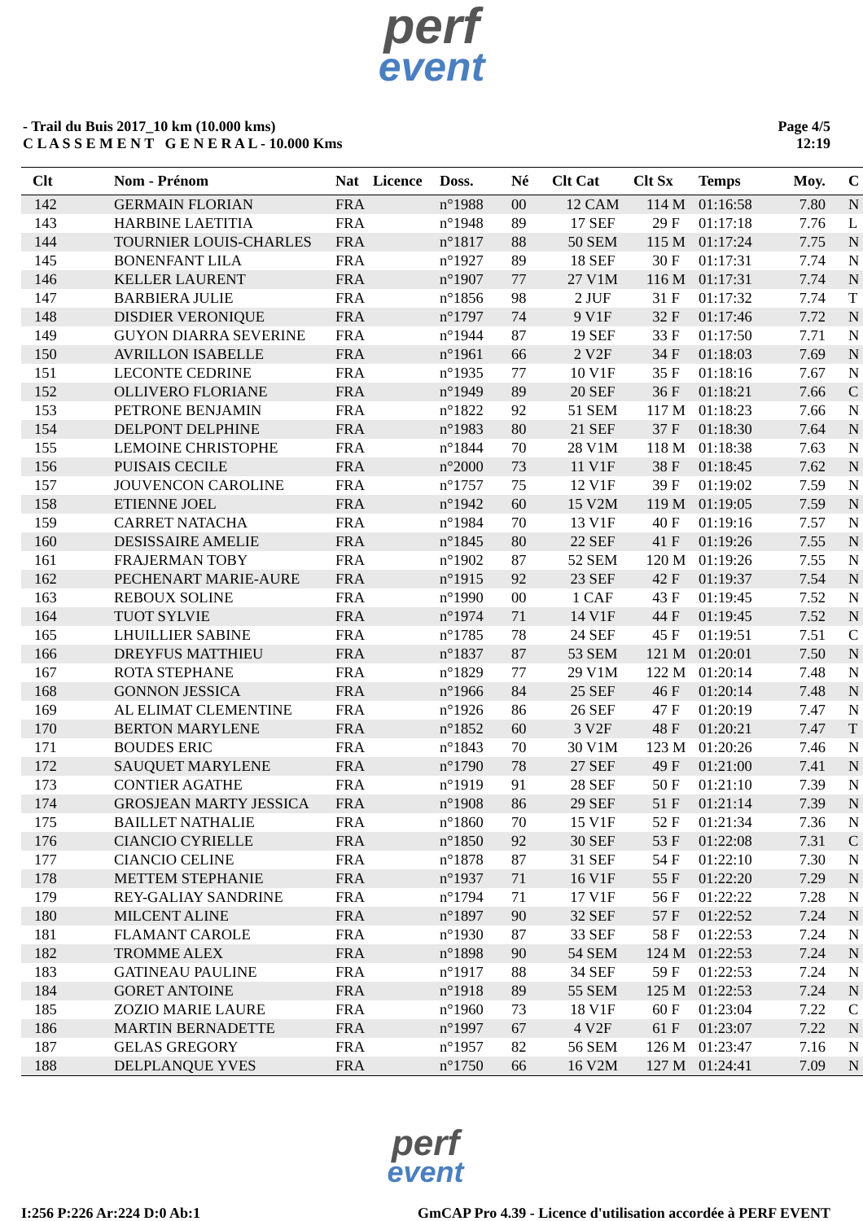perf
event
- Trail du Buis 2017_10 km (10.000 kms)
C L A S S E M E N T G E N E R A L - 10.000 Kms
Page 4/5
12:19
| Clt | Nom - Prénom | Nat | Licence | Doss. | Né | Clt Cat | Clt Sx | Temps | Moy. | C |
| --- | --- | --- | --- | --- | --- | --- | --- | --- | --- | --- |
| 142 | GERMAIN FLORIAN | FRA | | n°1988 | 00 | 12 CAM | 114 M | 01:16:58 | 7.80 | N |
| 143 | HARBINE LAETITIA | FRA | | n°1948 | 89 | 17 SEF | 29 F | 01:17:18 | 7.76 | L |
| 144 | TOURNIER LOUIS-CHARLES | FRA | | n°1817 | 88 | 50 SEM | 115 M | 01:17:24 | 7.75 | N |
| 145 | BONENFANT LILA | FRA | | n°1927 | 89 | 18 SEF | 30 F | 01:17:31 | 7.74 | N |
| 146 | KELLER LAURENT | FRA | | n°1907 | 77 | 27 V1M | 116 M | 01:17:31 | 7.74 | N |
| 147 | BARBIERA JULIE | FRA | | n°1856 | 98 | 2 JUF | 31 F | 01:17:32 | 7.74 | T |
| 148 | DISDIER VERONIQUE | FRA | | n°1797 | 74 | 9 V1F | 32 F | 01:17:46 | 7.72 | N |
| 149 | GUYON DIARRA SEVERINE | FRA | | n°1944 | 87 | 19 SEF | 33 F | 01:17:50 | 7.71 | N |
| 150 | AVRILLON ISABELLE | FRA | | n°1961 | 66 | 2 V2F | 34 F | 01:18:03 | 7.69 | N |
| 151 | LECONTE CEDRINE | FRA | | n°1935 | 77 | 10 V1F | 35 F | 01:18:16 | 7.67 | N |
| 152 | OLLIVERO FLORIANE | FRA | | n°1949 | 89 | 20 SEF | 36 F | 01:18:21 | 7.66 | C |
| 153 | PETRONE BENJAMIN | FRA | | n°1822 | 92 | 51 SEM | 117 M | 01:18:23 | 7.66 | N |
| 154 | DELPONT DELPHINE | FRA | | n°1983 | 80 | 21 SEF | 37 F | 01:18:30 | 7.64 | N |
| 155 | LEMOINE CHRISTOPHE | FRA | | n°1844 | 70 | 28 V1M | 118 M | 01:18:38 | 7.63 | N |
| 156 | PUISAIS CECILE | FRA | | n°2000 | 73 | 11 V1F | 38 F | 01:18:45 | 7.62 | N |
| 157 | JOUVENCON CAROLINE | FRA | | n°1757 | 75 | 12 V1F | 39 F | 01:19:02 | 7.59 | N |
| 158 | ETIENNE JOEL | FRA | | n°1942 | 60 | 15 V2M | 119 M | 01:19:05 | 7.59 | N |
| 159 | CARRET NATACHA | FRA | | n°1984 | 70 | 13 V1F | 40 F | 01:19:16 | 7.57 | N |
| 160 | DESISSAIRE AMELIE | FRA | | n°1845 | 80 | 22 SEF | 41 F | 01:19:26 | 7.55 | N |
| 161 | FRAJERMAN TOBY | FRA | | n°1902 | 87 | 52 SEM | 120 M | 01:19:26 | 7.55 | N |
| 162 | PECHENART MARIE-AURE | FRA | | n°1915 | 92 | 23 SEF | 42 F | 01:19:37 | 7.54 | N |
| 163 | REBOUX SOLINE | FRA | | n°1990 | 00 | 1 CAF | 43 F | 01:19:45 | 7.52 | N |
| 164 | TUOT SYLVIE | FRA | | n°1974 | 71 | 14 V1F | 44 F | 01:19:45 | 7.52 | N |
| 165 | LHUILLIER SABINE | FRA | | n°1785 | 78 | 24 SEF | 45 F | 01:19:51 | 7.51 | C |
| 166 | DREYFUS MATTHIEU | FRA | | n°1837 | 87 | 53 SEM | 121 M | 01:20:01 | 7.50 | N |
| 167 | ROTA STEPHANE | FRA | | n°1829 | 77 | 29 V1M | 122 M | 01:20:14 | 7.48 | N |
| 168 | GONNON JESSICA | FRA | | n°1966 | 84 | 25 SEF | 46 F | 01:20:14 | 7.48 | N |
| 169 | AL ELIMAT CLEMENTINE | FRA | | n°1926 | 86 | 26 SEF | 47 F | 01:20:19 | 7.47 | N |
| 170 | BERTON MARYLENE | FRA | | n°1852 | 60 | 3 V2F | 48 F | 01:20:21 | 7.47 | T |
| 171 | BOUDES ERIC | FRA | | n°1843 | 70 | 30 V1M | 123 M | 01:20:26 | 7.46 | N |
| 172 | SAUQUET MARYLENE | FRA | | n°1790 | 78 | 27 SEF | 49 F | 01:21:00 | 7.41 | N |
| 173 | CONTIER AGATHE | FRA | | n°1919 | 91 | 28 SEF | 50 F | 01:21:10 | 7.39 | N |
| 174 | GROSJEAN MARTY JESSICA | FRA | | n°1908 | 86 | 29 SEF | 51 F | 01:21:14 | 7.39 | N |
| 175 | BAILLET NATHALIE | FRA | | n°1860 | 70 | 15 V1F | 52 F | 01:21:34 | 7.36 | N |
| 176 | CIANCIO CYRIELLE | FRA | | n°1850 | 92 | 30 SEF | 53 F | 01:22:08 | 7.31 | C |
| 177 | CIANCIO CELINE | FRA | | n°1878 | 87 | 31 SEF | 54 F | 01:22:10 | 7.30 | N |
| 178 | METTEM STEPHANIE | FRA | | n°1937 | 71 | 16 V1F | 55 F | 01:22:20 | 7.29 | N |
| 179 | REY-GALIAY SANDRINE | FRA | | n°1794 | 71 | 17 V1F | 56 F | 01:22:22 | 7.28 | N |
| 180 | MILCENT ALINE | FRA | | n°1897 | 90 | 32 SEF | 57 F | 01:22:52 | 7.24 | N |
| 181 | FLAMANT CAROLE | FRA | | n°1930 | 87 | 33 SEF | 58 F | 01:22:53 | 7.24 | N |
| 182 | TROMME ALEX | FRA | | n°1898 | 90 | 54 SEM | 124 M | 01:22:53 | 7.24 | N |
| 183 | GATINEAU PAULINE | FRA | | n°1917 | 88 | 34 SEF | 59 F | 01:22:53 | 7.24 | N |
| 184 | GORET ANTOINE | FRA | | n°1918 | 89 | 55 SEM | 125 M | 01:22:53 | 7.24 | N |
| 185 | ZOZIO MARIE LAURE | FRA | | n°1960 | 73 | 18 V1F | 60 F | 01:23:04 | 7.22 | C |
| 186 | MARTIN BERNADETTE | FRA | | n°1997 | 67 | 4 V2F | 61 F | 01:23:07 | 7.22 | N |
| 187 | GELAS GREGORY | FRA | | n°1957 | 82 | 56 SEM | 126 M | 01:23:47 | 7.16 | N |
| 188 | DELPLANQUE YVES | FRA | | n°1750 | 66 | 16 V2M | 127 M | 01:24:41 | 7.09 | N |
perf
event
I:256 P:226 Ar:224 D:0 Ab:1 GmCAP Pro 4.39 - Licence d'utilisation accordée à PERF EVENT